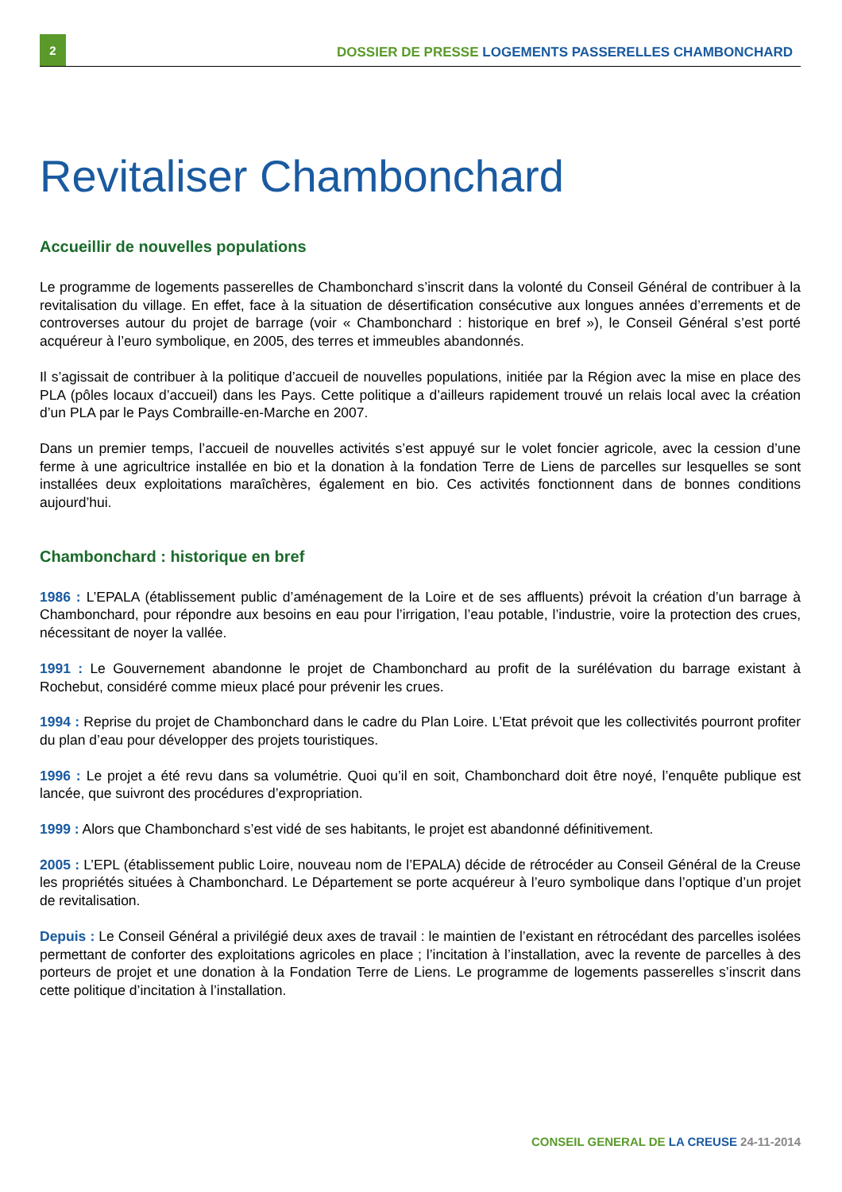2
DOSSIER DE PRESSE LOGEMENTS PASSERELLES CHAMBONCHARD
Revitaliser Chambonchard
Accueillir de nouvelles populations
Le programme de logements passerelles de Chambonchard s’inscrit dans la volonté du Conseil Général de contribuer à la revitalisation du village. En effet, face à la situation de désertification consécutive aux longues années d’errements et de controverses autour du projet de barrage (voir « Chambonchard : historique en bref »), le Conseil Général s’est porté acquéreur à l’euro symbolique, en 2005, des terres et immeubles abandonnés.
Il s’agissait de contribuer à la politique d’accueil de nouvelles populations, initiée par la Région avec la mise en place des PLA (pôles locaux d’accueil) dans les Pays. Cette politique a d’ailleurs rapidement trouvé un relais local avec la création d’un PLA par le Pays Combraille-en-Marche en 2007.
Dans un premier temps, l’accueil de nouvelles activités s’est appuyé sur le volet foncier agricole, avec la cession d’une ferme à une agricultrice installée en bio et la donation à la fondation Terre de Liens de parcelles sur lesquelles se sont installées deux exploitations maraîchères, également en bio. Ces activités fonctionnent dans de bonnes conditions aujourd’hui.
Chambonchard : historique en bref
1986 : L’EPALA (établissement public d’aménagement de la Loire et de ses affluents) prévoit la création d’un barrage à Chambonchard, pour répondre aux besoins en eau pour l’irrigation, l’eau potable, l’industrie, voire la protection des crues, nécessitant de noyer la vallée.
1991 : Le Gouvernement abandonne le projet de Chambonchard au profit de la surélévation du barrage existant à Rochebut, considéré comme mieux placé pour prévenir les crues.
1994 : Reprise du projet de Chambonchard dans le cadre du Plan Loire. L’Etat prévoit que les collectivités pourront profiter du plan d’eau pour développer des projets touristiques.
1996 : Le projet a été revu dans sa volumétrie. Quoi qu’il en soit, Chambonchard doit être noyé, l’enquête publique est lancée, que suivront des procédures d’expropriation.
1999 : Alors que Chambonchard s’est vidé de ses habitants, le projet est abandonné définitivement.
2005 : L’EPL (établissement public Loire, nouveau nom de l’EPALA) décide de rétrocéder au Conseil Général de la Creuse les propriétés situées à Chambonchard. Le Département se porte acquéreur à l’euro symbolique dans l’optique d’un projet de revitalisation.
Depuis : Le Conseil Général a privilégié deux axes de travail : le maintien de l’existant en rétrocédant des parcelles isolées permettant de conforter des exploitations agricoles en place ; l’incitation à l’installation, avec la revente de parcelles à des porteurs de projet et une donation à la Fondation Terre de Liens. Le programme de logements passerelles s’inscrit dans cette politique d’incitation à l’installation.
CONSEIL GENERAL DE LA CREUSE 24-11-2014